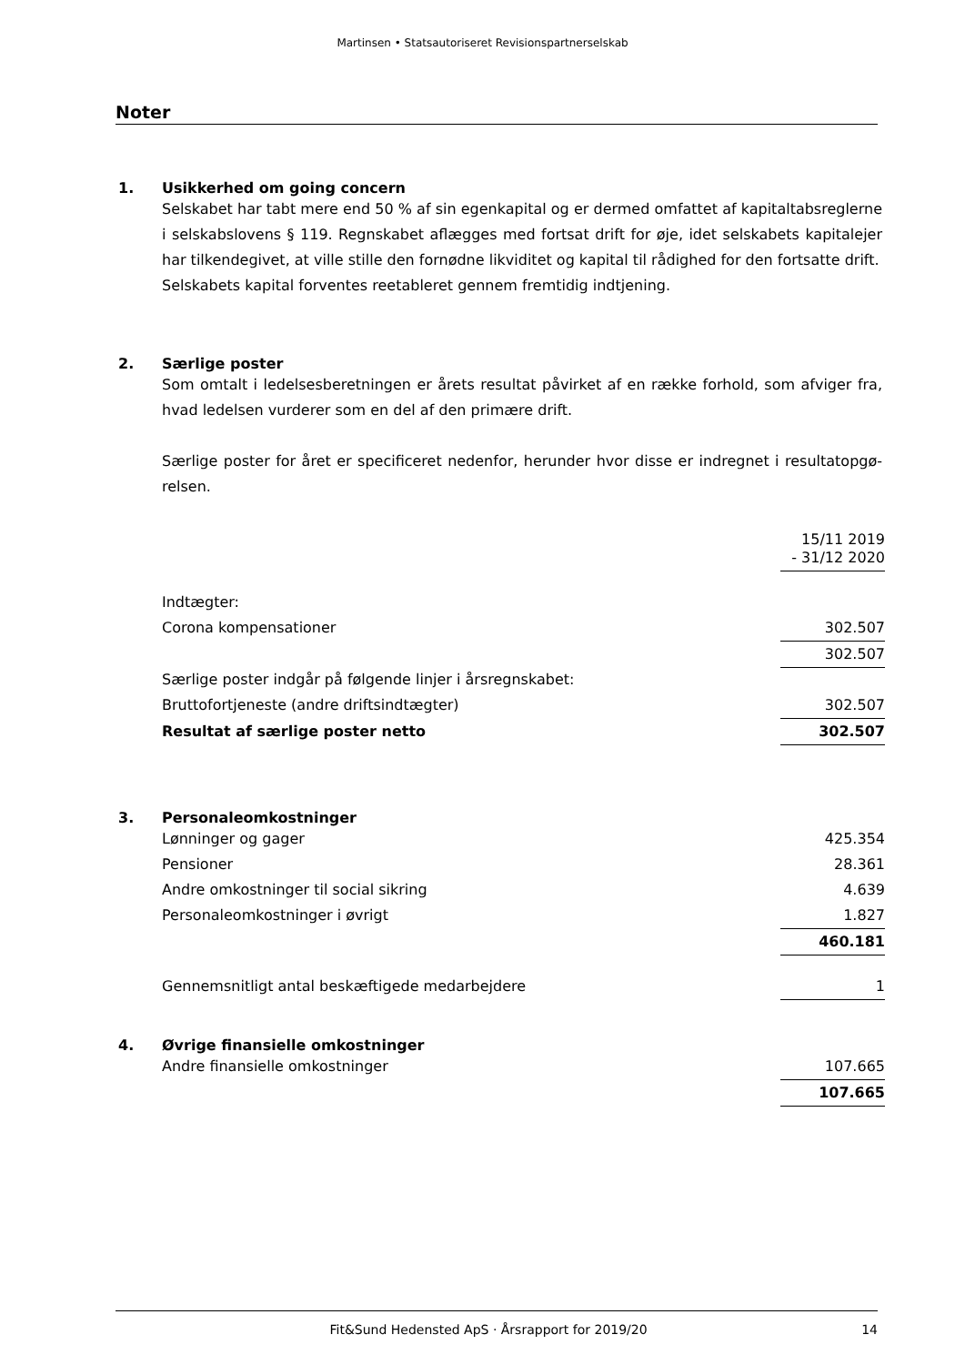Martinsen • Statsautoriseret Revisionspartnerselskab
Noter
1. Usikkerhed om going concern
Selskabet har tabt mere end 50 % af sin egenkapital og er dermed omfattet af kapitaltabsreglerne i selskabslovens § 119. Regnskabet aflægges med fortsat drift for øje, idet selskabets kapitalejer har tilkendegivet, at ville stille den fornødne likviditet og kapital til rådighed for den fortsatte drift.
Selskabets kapital forventes reetableret gennem fremtidig indtjening.
2. Særlige poster
Som omtalt i ledelsesberetningen er årets resultat påvirket af en række forhold, som afviger fra, hvad ledelsen vurderer som en del af den primære drift.
Særlige poster for året er specificeret nedenfor, herunder hvor disse er indregnet i resultatopgø-relsen.
| | 15/11 2019 - 31/12 2020 |
| Indtægter: | |
| Corona kompensationer | 302.507 |
| | 302.507 |
| Særlige poster indgår på følgende linjer i årsregnskabet: | |
| Bruttofortjeneste (andre driftsindtægter) | 302.507 |
| Resultat af særlige poster netto | 302.507 |
3. Personaleomkostninger
| Lønninger og gager | 425.354 |
| Pensioner | 28.361 |
| Andre omkostninger til social sikring | 4.639 |
| Personaleomkostninger i øvrigt | 1.827 |
| | 460.181 |
| Gennemsnitligt antal beskæftigede medarbejdere | 1 |
4. Øvrige finansielle omkostninger
| Andre finansielle omkostninger | 107.665 |
| | 107.665 |
Fit&Sund Hedensted ApS · Årsrapport for 2019/20 14